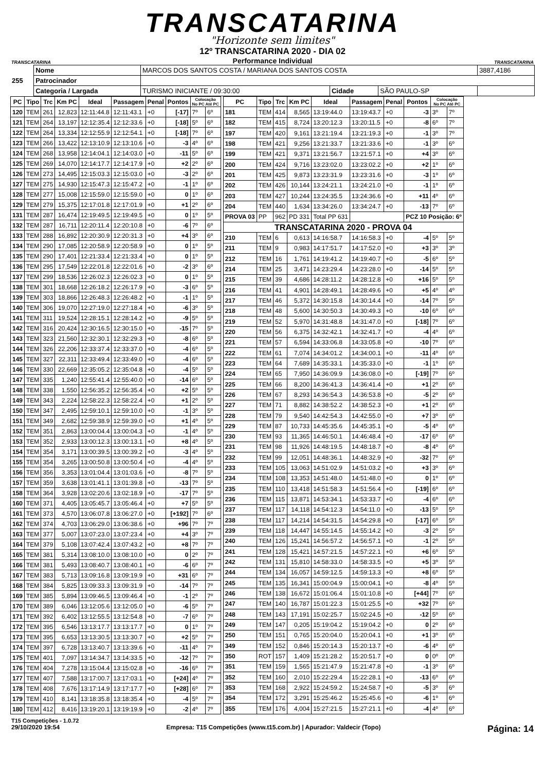TRANSCATARINA
"Horizonte sem limites"
TRANSCATARINA
12º TRANSCATARINA 2020 - DIA 02
Performance Individual
TRANSCATARINA
| 255 | Nome | MARCOS DOS SANTOS COSTA / MARIANA DOS SANTOS COSTA | | | | | 3887,4186 |
| | Patrocinador | | | | | | |
| | Categoria / Largada | | TURISMO INICIANTE / 09:30:00 | Cidade | SÃO PAULO-SP | | |
| PC | Tipo | Trc | Km PC | Ideal | Passagem | Penal | Pontos | Colocação No PC Até PC | |
| --- | --- | --- | --- | --- | --- | --- | --- | --- | --- |
| 120 | TEM | 261 | 12,823 | 12:11:44.8 | 12:11:43.1 | +0 | [-17] | 7º | 6º |
| 121 | TEM | 264 | 13,197 | 12:12:35.4 | 12:12:33.6 | +0 | [-18] | 5º | 6º |
| 122 | TEM | 264 | 13,334 | 12:12:55.9 | 12:12:54.1 | +0 | [-18] | 7º | 6º |
| 123 | TEM | 266 | 13,422 | 12:13:10.9 | 12:13:10.6 | +0 | -3 | 4º | 6º |
| 124 | TEM | 268 | 13,958 | 12:14:04.1 | 12:14:03.0 | +0 | -11 | 5º | 6º |
| 125 | TEM | 269 | 14,070 | 12:14:17.7 | 12:14:17.9 | +0 | +2 | 2º | 6º |
| 126 | TEM | 273 | 14,495 | 12:15:03.3 | 12:15:03.0 | +0 | -3 | 2º | 6º |
| 127 | TEM | 275 | 14,930 | 12:15:47.3 | 12:15:47.2 | +0 | -1 | 1º | 6º |
| 128 | TEM | 277 | 15,008 | 12:15:59.0 | 12:15:59.0 | +0 | 0 | 1º | 6º |
| 129 | TEM | 279 | 15,375 | 12:17:01.8 | 12:17:01.9 | +0 | +1 | 2º | 6º |
| 131 | TEM | 287 | 16,474 | 12:19:49.5 | 12:19:49.5 | +0 | 0 | 1º | 5º |
| 132 | TEM | 287 | 16,711 | 12:20:11.4 | 12:20:10.8 | +0 | -6 | 7º | 6º |
| 133 | TEM | 288 | 16,892 | 12:20:30.9 | 12:20:31.3 | +0 | +4 | 3º | 6º |
| 134 | TEM | 290 | 17,085 | 12:20:58.9 | 12:20:58.9 | +0 | 0 | 1º | 5º |
| 135 | TEM | 290 | 17,401 | 12:21:33.4 | 12:21:33.4 | +0 | 0 | 1º | 5º |
| 136 | TEM | 295 | 17,549 | 12:22:01.8 | 12:22:01.6 | +0 | -2 | 3º | 6º |
| 137 | TEM | 299 | 18,536 | 12:26:02.3 | 12:26:02.3 | +0 | 0 | 1º | 5º |
| 138 | TEM | 301 | 18,668 | 12:26:18.2 | 12:26:17.9 | +0 | -3 | 6º | 5º |
| 139 | TEM | 303 | 18,866 | 12:26:48.3 | 12:26:48.2 | +0 | -1 | 1º | 5º |
| 140 | TEM | 306 | 19,070 | 12:27:19.0 | 12:27:18.4 | +0 | -6 | 3º | 5º |
| 141 | TEM | 311 | 19,524 | 12:28:15.1 | 12:28:14.2 | +0 | -9 | 5º | 5º |
| 142 | TEM | 316 | 20,424 | 12:30:16.5 | 12:30:15.0 | +0 | -15 | 7º | 5º |
| 143 | TEM | 323 | 21,560 | 12:32:30.1 | 12:32:29.3 | +0 | -8 | 6º | 5º |
| 144 | TEM | 326 | 22,206 | 12:33:37.4 | 12:33:37.0 | +0 | -4 | 6º | 5º |
| 145 | TEM | 327 | 22,311 | 12:33:49.4 | 12:33:49.0 | +0 | -4 | 6º | 5º |
| 146 | TEM | 330 | 22,669 | 12:35:05.2 | 12:35:04.8 | +0 | -4 | 5º | 5º |
| 147 | TEM | 335 | 1,240 | 12:55:41.4 | 12:55:40.0 | +0 | -14 | 6º | 5º |
| 148 | TEM | 338 | 1,550 | 12:56:35.2 | 12:56:35.4 | +0 | +2 | 5º | 5º |
| 149 | TEM | 343 | 2,224 | 12:58:22.3 | 12:58:22.4 | +0 | +1 | 2º | 5º |
| 150 | TEM | 347 | 2,495 | 12:59:10.1 | 12:59:10.0 | +0 | -1 | 3º | 5º |
| 151 | TEM | 349 | 2,682 | 12:59:38.9 | 12:59:39.0 | +0 | +1 | 4º | 5º |
| 152 | TEM | 351 | 2,863 | 13:00:04.4 | 13:00:04.3 | +0 | -1 | 4º | 5º |
| 153 | TEM | 352 | 2,933 | 13:00:12.3 | 13:00:13.1 | +0 | +8 | 4º | 5º |
| 154 | TEM | 354 | 3,171 | 13:00:39.5 | 13:00:39.2 | +0 | -3 | 4º | 5º |
| 155 | TEM | 354 | 3,265 | 13:00:50.8 | 13:00:50.4 | +0 | -4 | 4º | 5º |
| 156 | TEM | 356 | 3,353 | 13:01:04.4 | 13:01:03.6 | +0 | -8 | 7º | 5º |
| 157 | TEM | 359 | 3,638 | 13:01:41.1 | 13:01:39.8 | +0 | -13 | 7º | 5º |
| 158 | TEM | 364 | 3,928 | 13:02:20.6 | 13:02:18.9 | +0 | -17 | 7º | 5º |
| 160 | TEM | 371 | 4,405 | 13:05:45.7 | 13:05:46.4 | +0 | +7 | 5º | 5º |
| 161 | TEM | 373 | 4,570 | 13:06:07.8 | 13:06:27.0 | +0 | [+192] | 7º | 6º |
| 162 | TEM | 374 | 4,703 | 13:06:29.0 | 13:06:38.6 | +0 | +96 | 7º | 7º |
| 163 | TEM | 377 | 5,007 | 13:07:23.0 | 13:07:23.4 | +0 | +4 | 3º | 7º |
| 164 | TEM | 379 | 5,108 | 13:07:42.4 | 13:07:43.2 | +0 | +8 | 7º | 7º |
| 165 | TEM | 381 | 5,314 | 13:08:10.0 | 13:08:10.0 | +0 | 0 | 2º | 7º |
| 166 | TEM | 381 | 5,493 | 13:08:40.7 | 13:08:40.1 | +0 | -6 | 6º | 7º |
| 167 | TEM | 383 | 5,713 | 13:09:16.8 | 13:09:19.9 | +0 | +31 | 6º | 7º |
| 168 | TEM | 384 | 5,825 | 13:09:33.3 | 13:09:31.9 | +0 | -14 | 7º | 7º |
| 169 | TEM | 385 | 5,894 | 13:09:46.5 | 13:09:46.4 | +0 | -1 | 2º | 7º |
| 170 | TEM | 389 | 6,046 | 13:12:05.6 | 13:12:05.0 | +0 | -6 | 5º | 7º |
| 171 | TEM | 392 | 6,402 | 13:12:55.5 | 13:12:54.8 | +0 | -7 | 6º | 7º |
| 172 | TEM | 395 | 6,546 | 13:13:17.7 | 13:13:17.7 | +0 | 0 | 1º | 7º |
| 173 | TEM | 395 | 6,653 | 13:13:30.5 | 13:13:30.7 | +0 | +2 | 5º | 7º |
| 174 | TEM | 397 | 6,728 | 13:13:40.7 | 13:13:39.6 | +0 | -11 | 4º | 7º |
| 175 | TEM | 401 | 7,097 | 13:14:34.7 | 13:14:33.5 | +0 | -12 | 7º | 7º |
| 176 | TEM | 404 | 7,278 | 13:15:04.4 | 13:15:02.8 | +0 | -16 | 6º | 7º |
| 177 | TEM | 407 | 7,588 | 13:17:00.7 | 13:17:03.1 | +0 | [+24] | 4º | 7º |
| 178 | TEM | 408 | 7,676 | 13:17:14.9 | 13:17:17.7 | +0 | [+28] | 6º | 7º |
| 179 | TEM | 410 | 8,141 | 13:18:35.8 | 13:18:35.4 | +0 | -4 | 5º | 7º |
| 180 | TEM | 412 | 8,416 | 13:19:20.1 | 13:19:19.9 | +0 | -2 | 4º | 7º |
| PC | Tipo | Trc | Km PC | Ideal | Passagem | Penal | Pontos | Colocação No PC Até PC | |
| --- | --- | --- | --- | --- | --- | --- | --- | --- | --- |
| 181 | TEM | 414 | 8,565 | 13:19:44.0 | 13:19:43.7 | +0 | -3 | 3º | 7º |
| 182 | TEM | 415 | 8,724 | 13:20:12.3 | 13:20:11.5 | +0 | -8 | 6º | 7º |
| 197 | TEM | 420 | 9,161 | 13:21:19.4 | 13:21:19.3 | +0 | -1 | 3º | 7º |
| 198 | TEM | 421 | 9,256 | 13:21:33.7 | 13:21:33.6 | +0 | -1 | 3º | 6º |
| 199 | TEM | 421 | 9,371 | 13:21:56.7 | 13:21:57.1 | +0 | +4 | 3º | 6º |
| 200 | TEM | 424 | 9,716 | 13:23:02.0 | 13:23:02.2 | +0 | +2 | 1º | 6º |
| 201 | TEM | 425 | 9,873 | 13:23:31.9 | 13:23:31.6 | +0 | -3 | 1º | 6º |
| 202 | TEM | 426 | 10,144 | 13:24:21.1 | 13:24:21.0 | +0 | -1 | 1º | 6º |
| 203 | TEM | 427 | 10,244 | 13:24:35.5 | 13:24:36.6 | +0 | +11 | 4º | 6º |
| 204 | TEM | 440 | 1,634 | 13:34:26.0 | 13:34:24.7 | +0 | -13 | 7º | 6º |
| PROVA 03 | PP | 962 | PD 331 | Total PP 631 | | | PCZ 10 Posição: 6º | | |
| TRANSCATARINA 2020 - PROVA 04 | | | | | | | | | |
| 210 | TEM | 6 | 0,613 | 14:16:58.7 | 14:16:58.3 | +0 | -4 | 5º | 5º |
| 211 | TEM | 9 | 0,983 | 14:17:51.7 | 14:17:52.0 | +0 | +3 | 3º | 3º |
| 212 | TEM | 16 | 1,761 | 14:19:41.2 | 14:19:40.7 | +0 | -5 | 6º | 5º |
| 214 | TEM | 25 | 3,471 | 14:23:29.4 | 14:23:28.0 | +0 | -14 | 5º | 5º |
| 215 | TEM | 39 | 4,686 | 14:28:11.2 | 14:28:12.8 | +0 | +16 | 5º | 5º |
| 216 | TEM | 41 | 4,901 | 14:28:49.1 | 14:28:49.6 | +0 | +5 | 4º | 4º |
| 217 | TEM | 46 | 5,372 | 14:30:15.8 | 14:30:14.4 | +0 | -14 | 7º | 5º |
| 218 | TEM | 48 | 5,600 | 14:30:50.3 | 14:30:49.3 | +0 | -10 | 6º | 6º |
| 219 | TEM | 52 | 5,970 | 14:31:48.8 | 14:31:47.0 | +0 | [-18] | 7º | 6º |
| 220 | TEM | 56 | 6,375 | 14:32:42.1 | 14:32:41.7 | +0 | -4 | 4º | 6º |
| 221 | TEM | 57 | 6,594 | 14:33:06.8 | 14:33:05.8 | +0 | -10 | 7º | 6º |
| 222 | TEM | 61 | 7,074 | 14:34:01.2 | 14:34:00.1 | +0 | -11 | 4º | 6º |
| 223 | TEM | 64 | 7,689 | 14:35:33.1 | 14:35:33.0 | +0 | -1 | 1º | 6º |
| 224 | TEM | 65 | 7,950 | 14:36:09.9 | 14:36:08.0 | +0 | [-19] | 7º | 6º |
| 225 | TEM | 66 | 8,200 | 14:36:41.3 | 14:36:41.4 | +0 | +1 | 2º | 6º |
| 226 | TEM | 67 | 8,293 | 14:36:54.3 | 14:36:53.8 | +0 | -5 | 2º | 6º |
| 227 | TEM | 71 | 8,882 | 14:38:52.2 | 14:38:52.3 | +0 | +1 | 2º | 6º |
| 228 | TEM | 79 | 9,540 | 14:42:54.3 | 14:42:55.0 | +0 | +7 | 3º | 6º |
| 229 | TEM | 87 | 10,733 | 14:45:35.6 | 14:45:35.1 | +0 | -5 | 4º | 6º |
| 230 | TEM | 93 | 11,365 | 14:46:50.1 | 14:46:48.4 | +0 | -17 | 6º | 6º |
| 231 | TEM | 98 | 11,926 | 14:48:19.5 | 14:48:18.7 | +0 | -8 | 4º | 6º |
| 232 | TEM | 99 | 12,051 | 14:48:36.1 | 14:48:32.9 | +0 | -32 | 7º | 6º |
| 233 | TEM | 105 | 13,063 | 14:51:02.9 | 14:51:03.2 | +0 | +3 | 3º | 6º |
| 234 | TEM | 108 | 13,353 | 14:51:48.0 | 14:51:48.0 | +0 | 0 | 1º | 6º |
| 235 | TEM | 110 | 13,418 | 14:51:58.3 | 14:51:56.4 | +0 | [-19] | 6º | 6º |
| 236 | TEM | 115 | 13,871 | 14:53:34.1 | 14:53:33.7 | +0 | -4 | 6º | 6º |
| 237 | TEM | 117 | 14,118 | 14:54:12.3 | 14:54:11.0 | +0 | -13 | 5º | 5º |
| 238 | TEM | 117 | 14,214 | 14:54:31.5 | 14:54:29.8 | +0 | [-17] | 6º | 5º |
| 239 | TEM | 118 | 14,447 | 14:55:14.5 | 14:55:14.2 | +0 | -3 | 2º | 5º |
| 240 | TEM | 126 | 15,241 | 14:56:57.2 | 14:56:57.1 | +0 | -1 | 2º | 5º |
| 241 | TEM | 128 | 15,421 | 14:57:21.5 | 14:57:22.1 | +0 | +6 | 6º | 5º |
| 242 | TEM | 131 | 15,810 | 14:58:33.0 | 14:58:33.5 | +0 | +5 | 3º | 5º |
| 244 | TEM | 134 | 16,057 | 14:59:12.5 | 14:59:13.3 | +0 | +8 | 6º | 5º |
| 245 | TEM | 135 | 16,341 | 15:00:04.9 | 15:00:04.1 | +0 | -8 | 4º | 5º |
| 246 | TEM | 138 | 16,672 | 15:01:06.4 | 15:01:10.8 | +0 | [+44] | 7º | 6º |
| 247 | TEM | 140 | 16,787 | 15:01:22.3 | 15:01:25.5 | +0 | +32 | 7º | 6º |
| 248 | TEM | 143 | 17,191 | 15:02:25.7 | 15:02:24.5 | +0 | -12 | 5º | 6º |
| 249 | TEM | 147 | 0,205 | 15:19:04.2 | 15:19:04.2 | +0 | 0 | 2º | 6º |
| 250 | TEM | 151 | 0,765 | 15:20:04.0 | 15:20:04.1 | +0 | +1 | 3º | 6º |
| 349 | TEM | 152 | 0,846 | 15:20:14.3 | 15:20:13.7 | +0 | -6 | 4º | 6º |
| 350 | ROT | 157 | 1,409 | 15:21:28.2 | 15:20:51.7 | +0 | 0 | 0º | 0º |
| 351 | TEM | 159 | 1,565 | 15:21:47.9 | 15:21:47.8 | +0 | -1 | 3º | 6º |
| 352 | TEM | 160 | 2,010 | 15:22:29.4 | 15:22:28.1 | +0 | -13 | 6º | 6º |
| 353 | TEM | 168 | 2,922 | 15:24:59.2 | 15:24:58.7 | +0 | -5 | 3º | 6º |
| 354 | TEM | 172 | 3,291 | 15:25:46.2 | 15:25:45.6 | +0 | -6 | 1º | 6º |
| 355 | TEM | 176 | 4,004 | 15:27:21.5 | 15:27:21.1 | +0 | -4 | 4º | 6º |
T15 Competições - 1.0.72
29/10/2020 19:54 Empresa: T15 Competições (www.t15.com.br) | Apurador: Valdecir (Topo) Página: 14